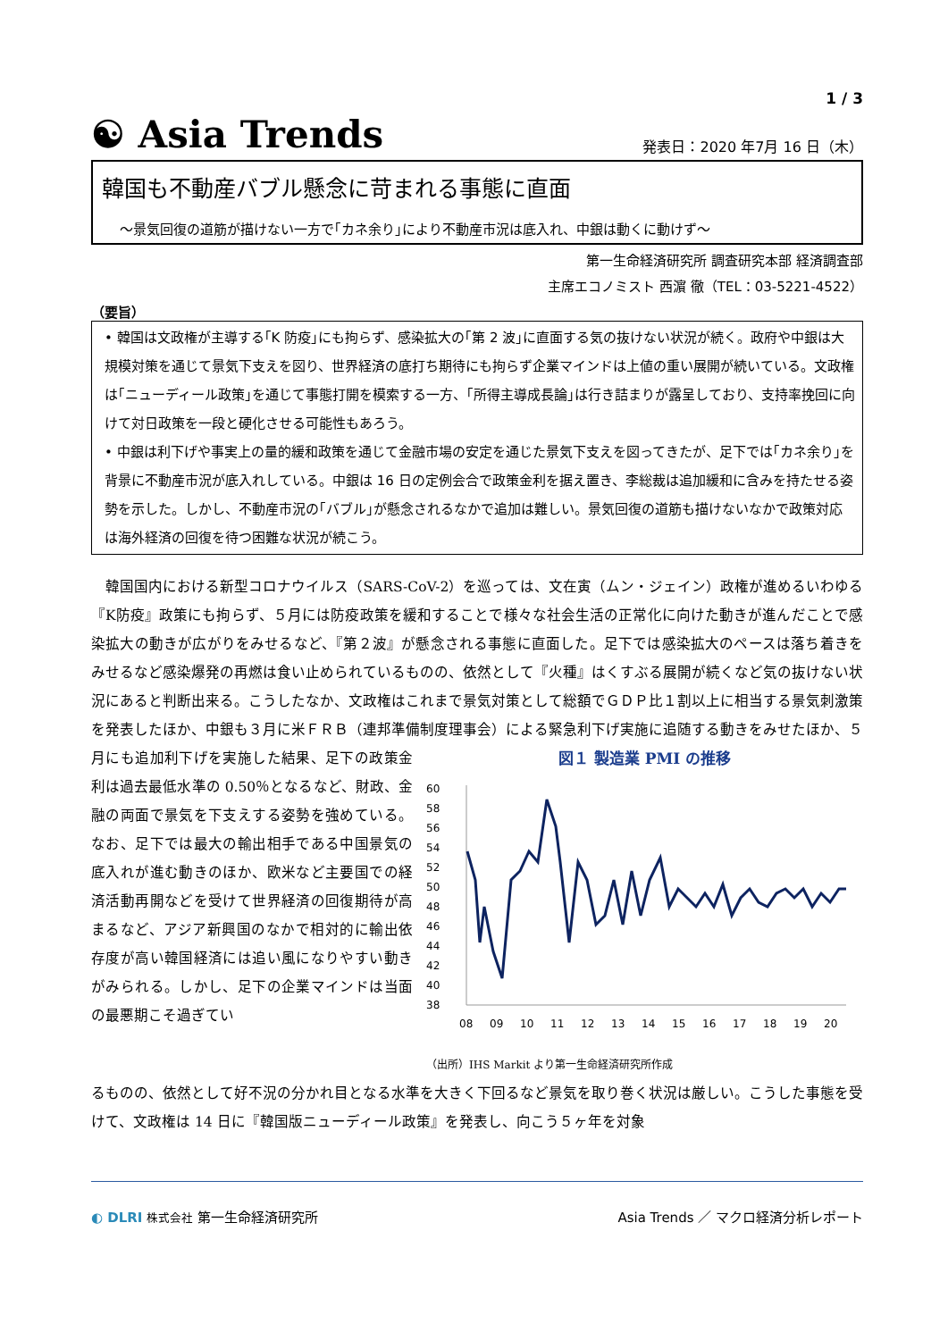1 / 3
☯ Asia Trends
発表日：2020 年7月 16 日（木）
韓国も不動産バブル懸念に苛まれる事態に直面
～景気回復の道筋が描けない一方で｢カネ余り｣により不動産市況は底入れ、中銀は動くに動けず～
第一生命経済研究所 調査研究本部 経済調査部
主席エコノミスト 西濵 徹（TEL：03-5221-4522）
（要旨）
• 韓国は文政権が主導する｢K 防疫｣にも拘らず、感染拡大の｢第 2 波｣に直面する気の抜けない状況が続く。政府や中銀は大規模対策を通じて景気下支えを図り、世界経済の底打ち期待にも拘らず企業マインドは上値の重い展開が続いている。文政権は｢ニューディール政策｣を通じて事態打開を模索する一方、｢所得主導成長論｣は行き詰まりが露呈しており、支持率挽回に向けて対日政策を一段と硬化させる可能性もあろう。
• 中銀は利下げや事実上の量的緩和政策を通じて金融市場の安定を通じた景気下支えを図ってきたが、足下では｢カネ余り｣を背景に不動産市況が底入れしている。中銀は 16 日の定例会合で政策金利を据え置き、李総裁は追加緩和に含みを持たせる姿勢を示した。しかし、不動産市況の｢バブル｣が懸念されるなかで追加は難しい。景気回復の道筋も描けないなかで政策対応は海外経済の回復を待つ困難な状況が続こう。
　韓国国内における新型コロナウイルス（SARS-CoV-2）を巡っては、文在寅（ムン・ジェイン）政権が進めるいわゆる『K防疫』政策にも拘らず、５月には防疫政策を緩和することで様々な社会生活の正常化に向けた動きが進んだことで感染拡大の動きが広がりをみせるなど、『第２波』が懸念される事態に直面した。足下では感染拡大のペースは落ち着きをみせるなど感染爆発の再燃は食い止められているものの、依然として『火種』はくすぶる展開が続くなど気の抜けない状況にあると判断出来る。こうしたなか、文政権はこれまで景気対策として総額でＧＤＰ比１割以上に相当する景気刺激策を発表したほか、中銀も３月に米ＦＲＢ（連邦準備制度理事会）による緊急利下げ実施に追随する動きをみせたほか、５
月にも追加利下げを実施した結果、足下の政策金利は過去最低水準の 0.50％となるなど、財政、金融の両面で景気を下支えする姿勢を強めている。なお、足下では最大の輸出相手である中国景気の底入れが進む動きのほか、欧米など主要国での経済活動再開などを受けて世界経済の回復期待が高まるなど、アジア新興国のなかで相対的に輸出依存度が高い韓国経済には追い風になりやすい動きがみられる。しかし、足下の企業マインドは当面の最悪期こそ過ぎてい
図１ 製造業 PMI の推移
60
58
56
54
52
50
48
46
44
42
40
38
08
09
10
11
12
13
14
15
16
17
18
19
20
（出所）IHS Markit より第一生命経済研究所作成
るものの、依然として好不況の分かれ目となる水準を大きく下回るなど景気を取り巻く状況は厳しい。こうした事態を受けて、文政権は 14 日に『韓国版ニューディール政策』を発表し、向こう５ヶ年を対象
◐ DLRI 株式会社 第一生命経済研究所
Asia Trends ／ マクロ経済分析レポート